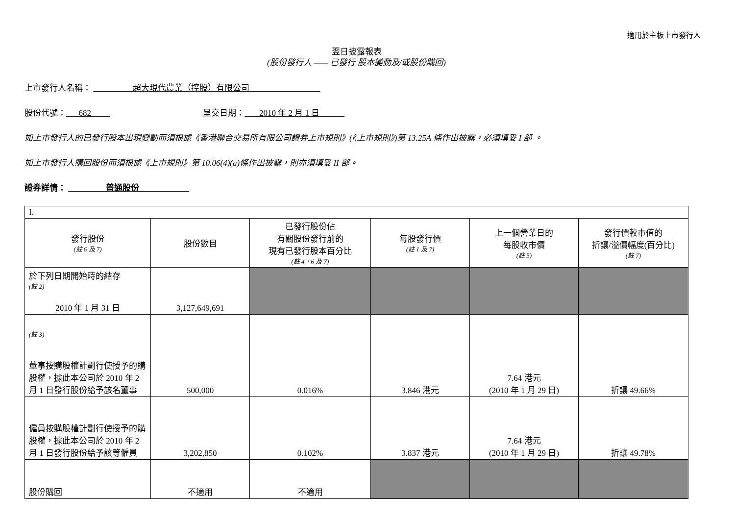適用於主板上市發行人
翌日披露報表
(股份發行人 —— 已發行 股本變動及/或股份購回)
上市發行人名稱： 超大現代農業（控股）有限公司
股份代號： 682 呈交日期： 2010 年 2 月 1 日
如上市發行人的已發行股本出現變動而須根據《香港聯合交易所有限公司證券上市規則》(《上市規則》)第 13.25A 條作出披露，必須填妥 I 部 。
如上市發行人購回股份而須根據《上市規則》第 10.06(4)(a)條作出披露，則亦須填妥 II 部。
證券詳情： 普通股份
| I. | | | | | |
| 發行股份 (註 6 及 7) | 股份數目 | 已發行股份佔 有關股份發行前的 現有已發行股本百分比 (註 4、6 及 7) | 每股發行價 (註 1 及 7) | 上一個營業日的 每股收市價 (註 5) | 發行價較市值的 折讓/溢價幅度(百分比) (註 7) |
| 於下列日期開始時的結存 (註 2) 2010 年 1 月 31 日 | 3,127,649,691 | | | | |
| (註 3) 董事按購股權計劃行使授予的購股權，據此本公司於 2010 年 2 月 1 日發行股份給予該名董事 | 500,000 | 0.016% | 3.846 港元 | 7.64 港元 (2010 年 1 月 29 日) | 折讓 49.66% |
| 僱員按購股權計劃行使授予的購股權，據此本公司於 2010 年 2 月 1 日發行股份給予該等僱員 | 3,202,850 | 0.102% | 3.837 港元 | 7.64 港元 (2010 年 1 月 29 日) | 折讓 49.78% |
| 股份購回 | 不適用 | 不適用 | | | |